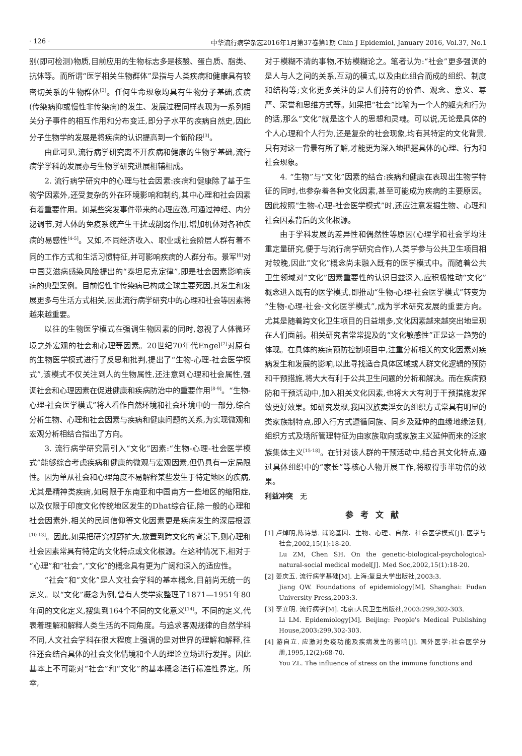· 126 · 中华流行病学杂志2016年1月第37卷第1期 Chin J Epidemiol, January 2016, Vol.37, No.1
别(即可检测)物质,目前应用的生物标志多是核酸、蛋白质、脂类、抗体等。而所谓“医学相关生物群体”是指与人类疾病和健康具有较密切关系的生物群体<sup>[3]</sup>。任何生命现象均具有生物分子基础,疾病(传染病抑或慢性非传染病)的发生、发展过程同样表现为一系列相关分子事件的相互作用和分布变迁,即分子水平的疾病自然史,因此分子生物学的发展是将疾病的认识提高到一个新阶段<sup>[3]</sup>。
由此可见,流行病学研究离不开疾病和健康的生物学基础,流行病学学科的发展亦与生物学研究进展相辅相成。
2. 流行病学研究中的心理与社会因素:疾病和健康除了基于生物学因素外,还受复杂的外在环境影响和制约,其中心理和社会因素有着重要作用。如某些突发事件带来的心理应激,可通过神经、内分泌调节,对人体的免疫系统产生干扰或削弱作用,增加机体对各种疾病的易感性<sup>[4-5]</sup>。又如,不同经济收入、职业或社会阶层人群有着不同的工作方式和生活习惯特征,并可影响疾病的人群分布。景军<sup>[6]</sup>对中国艾滋病感染风险提出的“泰坦尼克定律”,即是社会因素影响疾病的典型案例。目前慢性非传染病已构成全球主要死因,其发生和发展更多与生活方式相关,因此流行病学研究中的心理和社会等因素将越来越重要。
以往的生物医学模式在强调生物因素的同时,忽视了人体微环境之外宏观的社会和心理等因素。20世纪70年代Engel<sup>[7]</sup>对原有的生物医学模式进行了反思和批判,提出了“生物-心理-社会医学模式”,该模式不仅关注到人的生物属性,还注意到心理和社会属性,强调社会和心理因素在促进健康和疾病防治中的重要作用<sup>[8-9]</sup>。“生物-心理-社会医学模式”将人看作自然环境和社会环境中的一部分,综合分析生物、心理和社会因素与疾病和健康问题的关系,为实现微观和宏观分析相结合指出了方向。
3. 流行病学研究需引入“文化”因素:“生物-心理-社会医学模式”能够综合考虑疾病和健康的微观与宏观因素,但仍具有一定局限性。因为单从社会和心理角度不易解释某些发生于特定地区的疾病,尤其是精神类疾病,如局限于东南亚和中国南方一些地区的缩阳症,以及仅限于印度文化传统地区发生的Dhat综合征,除一般的心理和社会因素外,相关的民间信仰等文化因素更是疾病发生的深层根源<sup>[10-13]</sup>。因此,如果把研究视野扩大,放置到跨文化的背景下,则心理和社会因素常具有特定的文化特点或文化根源。在这种情况下,相对于“心理”和“社会”,“文化”的概念具有更为广阔和深入的适应性。
“社会”和“文化”是人文社会学科的基本概念,目前尚无统一的定义。以“文化”概念为例,曾有人类学家整理了1871—1951年80年间的文化定义,搜集到164个不同的文化意义<sup>[14]</sup>。不同的定义,代表着理解和解释人类生活的不同角度。与追求客观规律的自然学科不同,人文社会学科在很大程度上强调的是对世界的理解和解释,往往还会结合具体的社会文化情境和个人的理论立场进行发挥。因此基本上不可能对“社会”和“文化”的基本概念进行标准性界定。所幸,
对于模糊不清的事物,不妨模糊论之。笔者认为:“社会”更多强调的是人与人之间的关系,互动的模式,以及由此组合而成的组织、制度和结构等;文化更多关注的是人们持有的价值、观念、意义、尊严、荣誉和思维方式等。如果把“社会”比喻为一个人的躯壳和行为的话,那么“文化”就是这个人的思想和灵魂。可以说,无论是具体的个人心理和个人行为,还是复杂的社会现象,均有其特定的文化背景,只有对这一背景有所了解,才能更为深入地把握具体的心理、行为和社会现象。
4. “生物”与“文化”因素的结合:疾病和健康在表现出生物学特征的同时,也参杂着各种文化因素,甚至可能成为疾病的主要原因。因此按照“生物-心理-社会医学模式”时,还应注意发掘生物、心理和社会因素背后的文化根源。
由于学科发展的差异性和偶然性等原因(心理学和社会学均注重定量研究,便于与流行病学研究合作),人类学参与公共卫生项目相对较晚,因此“文化”概念尚未融入既有的医学模式中。而随着公共卫生领域对“文化”因素重要性的认识日益深入,应积极推动“文化”概念进入既有的医学模式,即推动“生物-心理-社会医学模式”转变为“生物-心理-社会-文化医学模式”,成为学术研究发展的重要方向。尤其是随着跨文化卫生项目的日益增多,文化因素越来越突出地呈现在人们面前。相关研究者常常提及的“文化敏感性”正是这一趋势的体现。在具体的疾病预防控制项目中,注重分析相关的文化因素对疾病发生和发展的影响,以此寻找适合具体区域或人群文化逻辑的预防和干预措施,将大大有利于公共卫生问题的分析和解决。而在疾病预防和干预活动中,加入相关文化因素,也将大大有利于干预措施发挥致更好效果。如研究发现,我国汉族卖淫女的组织方式常具有明显的类家族制特点,即入行方式遵循同族、同乡及延伸的血缘地缘法则,组织方式及场所管理特征为由家族取向或家族主义延伸而来的泛家族集体主义<sup>[15-18]</sup>。在针对该人群的干预活动中,结合其文化特点,通过具体组织中的“家长”等核心人物开展工作,将取得事半功倍的效果。
利益冲突　无
参考文献
[1] 卢焯明,陈诗慧. 试论基因、生物、心理、自然、社会医学模式[J]. 医学与社会,2002,15(1):18-20.
Lu ZM, Chen SH. On the genetic-biological-psychological-natural-social medical model[J]. Med Soc,2002,15(1):18-20.
[2] 姜庆五. 流行病学基础[M]. 上海:复旦大学出版社,2003:3.
Jiang QW. Foundations of epidemiology[M]. Shanghai: Fudan University Press,2003:3.
[3] 李立明. 流行病学[M]. 北京:人民卫生出版社,2003:299,302-303.
Li LM. Epidemiology[M]. Beijing: People's Medical Publishing House,2003:299,302-303.
[4] 游自立. 应激对免疫功能及疾病发生的影响[J]. 国外医学:社会医学分册,1995,12(2):68-70.
You ZL. The influence of stress on the immune functions and